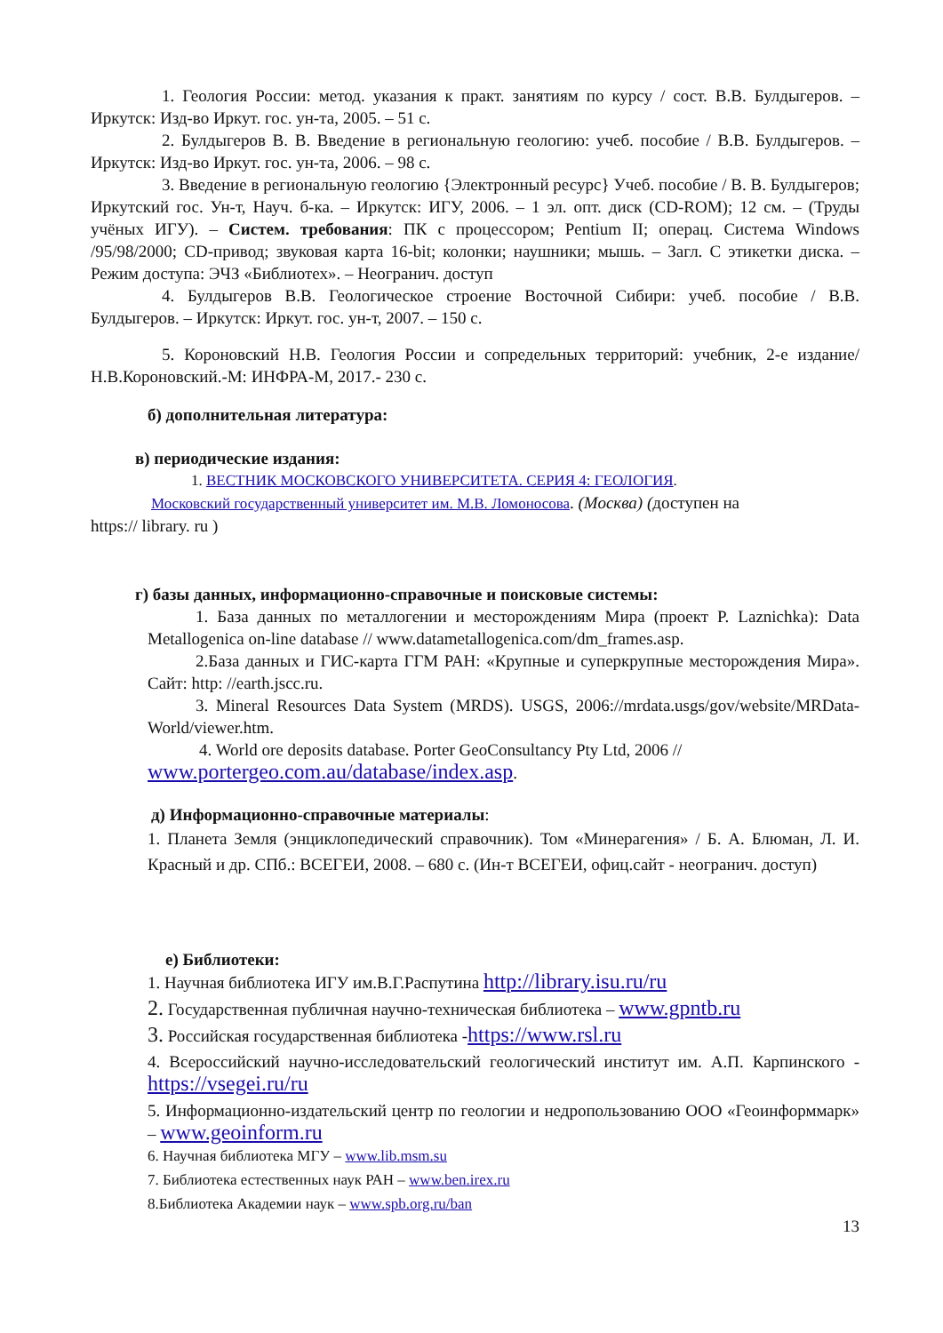1. Геология России: метод. указания к практ. занятиям по курсу / сост. В.В. Булдыгеров. – Иркутск: Изд-во Иркут. гос. ун-та, 2005. – 51 с.
2. Булдыгеров В. В. Введение в региональную геологию: учеб. пособие / В.В. Булдыгеров. – Иркутск: Изд-во Иркут. гос. ун-та, 2006. – 98 с.
3. Введение в региональную геологию {Электронный ресурс} Учеб. пособие / В. В. Булдыгеров; Иркутский гос. Ун-т, Науч. б-ка. – Иркутск: ИГУ, 2006. – 1 эл. опт. диск (CD-ROM); 12 см. – (Труды учёных ИГУ). – Систем. требования: ПК с процессором; Pentium II; операц. Система Windows /95/98/2000; CD-привод; звуковая карта 16-bit; колонки; наушники; мышь. – Загл. С этикетки диска. – Режим доступа: ЭЧЗ «Библиотех». – Неогранич. доступ
4. Булдыгеров В.В. Геологическое строение Восточной Сибири: учеб. пособие / В.В. Булдыгеров. – Иркутск: Иркут. гос. ун-т, 2007. – 150 с.
5. Короновский Н.В. Геология России и сопредельных территорий: учебник, 2-е издание/ Н.В.Короновский.-М: ИНФРА-М, 2017.- 230 с.
б) дополнительная литература:
в) периодические издания:
1. ВЕСТНИК МОСКОВСКОГО УНИВЕРСИТЕТА. СЕРИЯ 4: ГЕОЛОГИЯ.
Московский государственный университет им. М.В. Ломоносова. (Москва) (доступен на
https:// library. ru )
г) базы данных, информационно-справочные и поисковые системы:
1. База данных по металлогении и месторождениям Мира (проект P. Laznichka): Data Metallogenica on-line database // www.datametallogenica.com/dm_frames.asp.
2.База данных и ГИС-карта ГГМ РАН: «Крупные и суперкрупные месторождения Мира». Сайт: http: //earth.jscc.ru.
3. Mineral Resources Data System (MRDS). USGS, 2006://mrdata.usgs/gov/website/MRData-World/viewer.htm.
4. World ore deposits database. Porter GeoConsultancy Pty Ltd, 2006 //
www.portergeo.com.au/database/index.asp.
д) Информационно-справочные материалы:
1. Планета Земля (энциклопедический справочник). Том «Минерагения» / Б. А. Блюман, Л. И. Красный и др. СПб.: ВСЕГЕИ, 2008. – 680 с. (Ин-т ВСЕГЕИ, офиц.сайт - неогранич. доступ)
е) Библиотеки:
1. Научная библиотека ИГУ им.В.Г.Распутина http://library.isu.ru/ru
2. Государственная публичная научно-техническая библиотека – www.gpntb.ru
3. Российская государственная библиотека -https://www.rsl.ru
4. Всероссийский научно-исследовательский геологический институт им. А.П. Карпинского - https://vsegei.ru/ru
5. Информационно-издательский центр по геологии и недропользованию ООО «Геоинформмарк» – www.geoinform.ru
6. Научная библиотека МГУ – www.lib.msm.su
7. Библиотека естественных наук РАН – www.ben.irex.ru
8.Библиотека Академии наук – www.spb.org.ru/ban
13